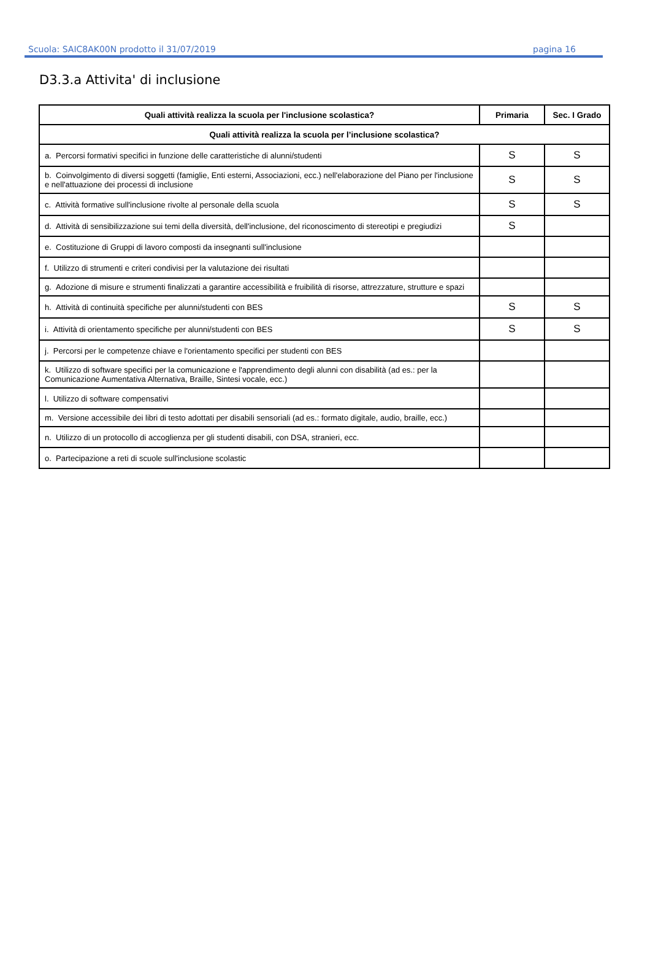Scuola: SAIC8AK00N prodotto il 31/07/2019 pagina 16
D3.3.a Attivita' di inclusione
| Quali attività realizza la scuola per l'inclusione scolastica? | Primaria | Sec. I Grado |
| --- | --- | --- |
| Quali attività realizza la scuola per l’inclusione scolastica? | | |
| a. Percorsi formativi specifici in funzione delle caratteristiche di alunni/studenti | S | S |
| b. Coinvolgimento di diversi soggetti (famiglie, Enti esterni, Associazioni, ecc.) nell'elaborazione del Piano per l'inclusione e nell'attuazione dei processi di inclusione | S | S |
| c. Attività formative sull'inclusione rivolte al personale della scuola | S | S |
| d. Attività di sensibilizzazione sui temi della diversità, dell'inclusione, del riconoscimento di stereotipi e pregiudizi | S | |
| e. Costituzione di Gruppi di lavoro composti da insegnanti sull'inclusione | | |
| f. Utilizzo di strumenti e criteri condivisi per la valutazione dei risultati | | |
| g. Adozione di misure e strumenti finalizzati a garantire accessibilità e fruibilità di risorse, attrezzature, strutture e spazi | | |
| h. Attività di continuità specifiche per alunni/studenti con BES | S | S |
| i. Attività di orientamento specifiche per alunni/studenti con BES | S | S |
| j. Percorsi per le competenze chiave e l'orientamento specifici per studenti con BES | | |
| k. Utilizzo di software specifici per la comunicazione e l'apprendimento degli alunni con disabilità (ad es.: per la Comunicazione Aumentativa Alternativa, Braille, Sintesi vocale, ecc.) | | |
| l. Utilizzo di software compensativi | | |
| m. Versione accessibile dei libri di testo adottati per disabili sensoriali (ad es.: formato digitale, audio, braille, ecc.) | | |
| n. Utilizzo di un protocollo di accoglienza per gli studenti disabili, con DSA, stranieri, ecc. | | |
| o. Partecipazione a reti di scuole sull'inclusione scolastic | | |